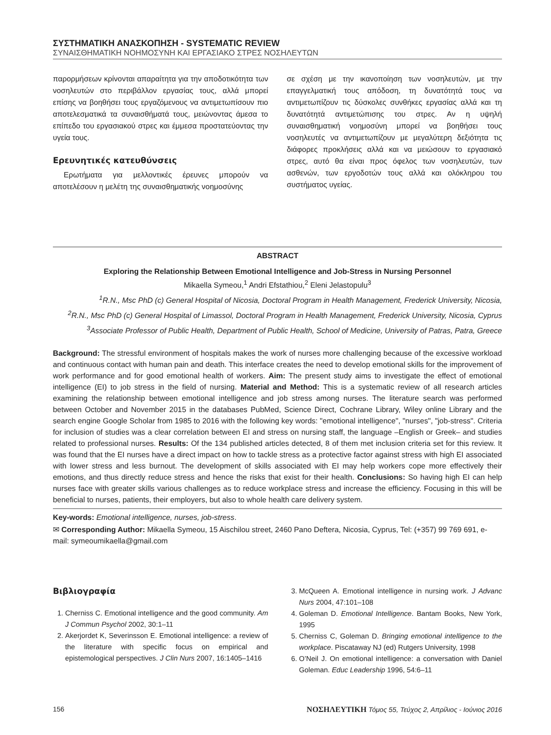ΣΥΣΤΗΜΑΤΙΚΗ ΑΝΑΣΚΟΠΗΣΗ - SYSTEMATIC REVIEW
ΣΥΝΑΙΣΘΗΜΑΤΙΚΗ ΝΟΗΜΟΣΥΝΗ ΚΑΙ ΕΡΓΑΣΙΑΚΟ ΣΤΡΕΣ ΝΟΣΗΛΕΥΤΩΝ
παρορμήσεων κρίνονται απαραίτητα για την αποδοτικότητα των νοσηλευτών στο περιβάλλον εργασίας τους, αλλά μπορεί επίσης να βοηθήσει τους εργαζόμενους να αντιμετωπίσουν πιο αποτελεσματικά τα συναισθήματά τους, μειώνοντας άμεσα το επίπεδο του εργασιακού στρες και έμμεσα προστατεύοντας την υγεία τους.
Ερευνητικές κατευθύνσεις
Ερωτήματα για μελλοντικές έρευνες μπορούν να αποτελέσουν η μελέτη της συναισθηματικής νοημοσύνης
σε σχέση με την ικανοποίηση των νοσηλευτών, με την επαγγελματική τους απόδοση, τη δυνατότητά τους να αντιμετωπίζουν τις δύσκολες συνθήκες εργασίας αλλά και τη δυνατότητά αντιμετώπισης του στρες. Αν η υψηλή συναισθηματική νοημοσύνη μπορεί να βοηθήσει τους νοσηλευτές να αντιμετωπίζουν με μεγαλύτερη δεξιότητα τις διάφορες προκλήσεις αλλά και να μειώσουν το εργασιακό στρες, αυτό θα είναι προς όφελος των νοσηλευτών, των ασθενών, των εργοδοτών τους αλλά και ολόκληρου του συστήματος υγείας.
ABSTRACT
Exploring the Relationship Between Emotional Intelligence and Job-Stress in Nursing Personnel
Mikaella Symeou,<sup>1</sup> Andri Efstathiou,<sup>2</sup> Eleni Jelastopulu<sup>3</sup>
<sup>1</sup> R.N., Msc PhD (c) General Hospital of Nicosia, Doctoral Program in Health Management, Frederick University, Nicosia,
<sup>2</sup> R.N., Msc PhD (c) General Hospital of Limassol, Doctoral Program in Health Management, Frederick University, Nicosia, Cyprus
<sup>3</sup> Associate Professor of Public Health, Department of Public Health, School of Medicine, University of Patras, Patra, Greece
Background: The stressful environment of hospitals makes the work of nurses more challenging because of the excessive workload and continuous contact with human pain and death. This interface creates the need to develop emotional skills for the improvement of work performance and for good emotional health of workers. Aim: The present study aims to investigate the effect of emotional intelligence (EI) to job stress in the field of nursing. Material and Method: This is a systematic review of all research articles examining the relationship between emotional intelligence and job stress among nurses. The literature search was performed between October and November 2015 in the databases PubMed, Science Direct, Cochrane Library, Wiley online Library and the search engine Google Scholar from 1985 to 2016 with the following key words: "emotional intelligence", "nurses", "job-stress". Criteria for inclusion of studies was a clear correlation between EI and stress on nursing staff, the language –English or Greek– and studies related to professional nurses. Results: Of the 134 published articles detected, 8 of them met inclusion criteria set for this review. It was found that the EI nurses have a direct impact on how to tackle stress as a protective factor against stress with high EI associated with lower stress and less burnout. The development of skills associated with EI may help workers cope more effectively their emotions, and thus directly reduce stress and hence the risks that exist for their health. Conclusions: So having high EI can help nurses face with greater skills various challenges as to reduce workplace stress and increase the efficiency. Focusing in this will be beneficial to nurses, patients, their employers, but also to whole health care delivery system.
Key-words: Emotional intelligence, nurses, job-stress.
✉ Corresponding Author: Mikaella Symeou, 15 Aischilou street, 2460 Pano Deftera, Nicosia, Cyprus, Tel: (+357) 99 769 691, e-mail: symeoumikaella@gmail.com
Βιβλιογραφία
1. Cherniss C. Emotional intelligence and the good community. Am J Commun Psychol 2002, 30:1–11
2. Akerjordet K, Severinsson E. Emotional intelligence: a review of the literature with specific focus on empirical and epistemological perspectives. J Clin Nurs 2007, 16:1405–1416
3. McQueen A. Emotional intelligence in nursing work. J Advanc Nurs 2004, 47:101–108
4. Goleman D. Emotional Intelligence. Bantam Books, New York, 1995
5. Cherniss C, Goleman D. Bringing emotional intelligence to the workplace. Piscataway NJ (ed) Rutgers University, 1998
6. O’Neil J. On emotional intelligence: a conversation with Daniel Goleman. Educ Leadership 1996, 54:6–11
156 ΝΟΣΗΛΕΥΤΙΚΗ Τόμος 55, Τεύχος 2, Απρίλιος - Ιούνιος 2016